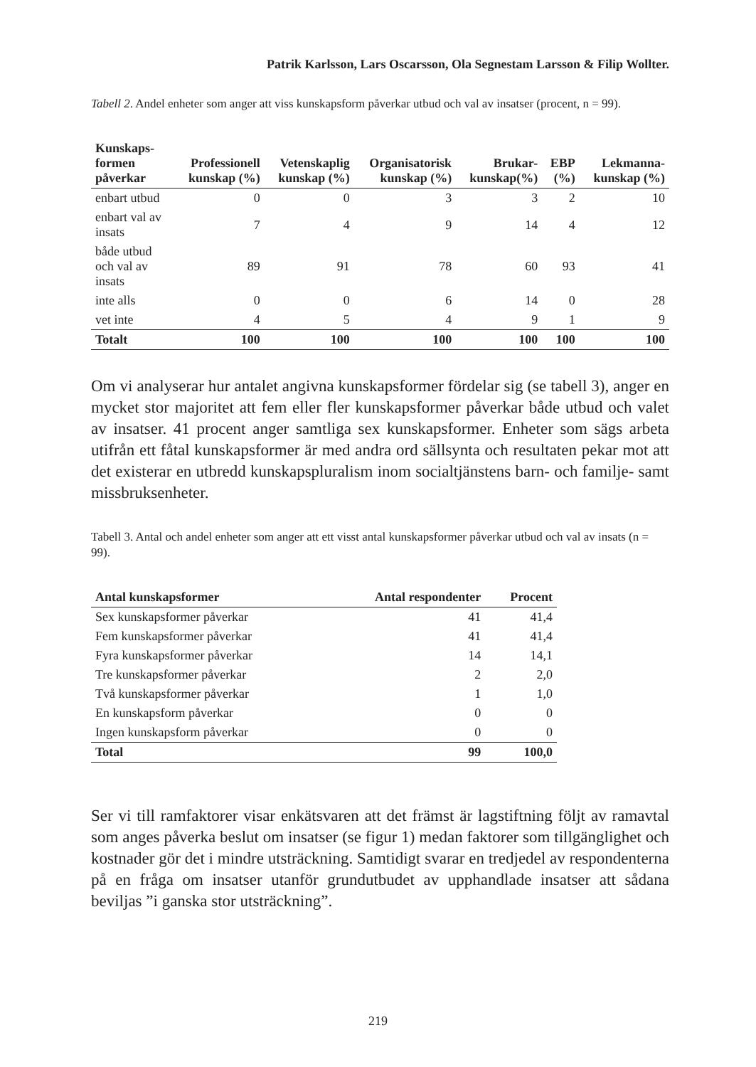Patrik Karlsson, Lars Oscarsson, Ola Segnestam Larsson & Filip Wollter.
Tabell 2. Andel enheter som anger att viss kunskapsform påverkar utbud och val av insatser (procent, n = 99).
| Kunskaps- formen påverkar | Professionell kunskap (%) | Vetenskaplig kunskap (%) | Organisatorisk kunskap (%) | Brukar- kunskap(%) | EBP (%) | Lekmanna- kunskap (%) |
| --- | --- | --- | --- | --- | --- | --- |
| enbart utbud | 0 | 0 | 3 | 3 | 2 | 10 |
| enbart val av insats | 7 | 4 | 9 | 14 | 4 | 12 |
| både utbud och val av insats | 89 | 91 | 78 | 60 | 93 | 41 |
| inte alls | 0 | 0 | 6 | 14 | 0 | 28 |
| vet inte | 4 | 5 | 4 | 9 | 1 | 9 |
| Totalt | 100 | 100 | 100 | 100 | 100 | 100 |
Om vi analyserar hur antalet angivna kunskapsformer fördelar sig (se tabell 3), anger en mycket stor majoritet att fem eller fler kunskapsformer påverkar både utbud och valet av insatser. 41 procent anger samtliga sex kunskapsformer. Enheter som sägs arbeta utifrån ett fåtal kunskapsformer är med andra ord sällsynta och resultaten pekar mot att det existerar en utbredd kunskapspluralism inom socialtjänstens barn- och familje- samt missbruksenheter.
Tabell 3. Antal och andel enheter som anger att ett visst antal kunskapsformer påverkar utbud och val av insats (n = 99).
| Antal kunskapsformer | Antal respondenter | Procent |
| --- | --- | --- |
| Sex kunskapsformer påverkar | 41 | 41,4 |
| Fem kunskapsformer påverkar | 41 | 41,4 |
| Fyra kunskapsformer påverkar | 14 | 14,1 |
| Tre kunskapsformer påverkar | 2 | 2,0 |
| Två kunskapsformer påverkar | 1 | 1,0 |
| En kunskapsform påverkar | 0 | 0 |
| Ingen kunskapsform påverkar | 0 | 0 |
| Total | 99 | 100,0 |
Ser vi till ramfaktorer visar enkätsvaren att det främst är lagstiftning följt av ramavtal som anges påverka beslut om insatser (se figur 1) medan faktorer som tillgänglighet och kostnader gör det i mindre utsträckning. Samtidigt svarar en tredjedel av respondenterna på en fråga om insatser utanför grundutbudet av upphandlade insatser att sådana beviljas ”i ganska stor utsträckning”.
219